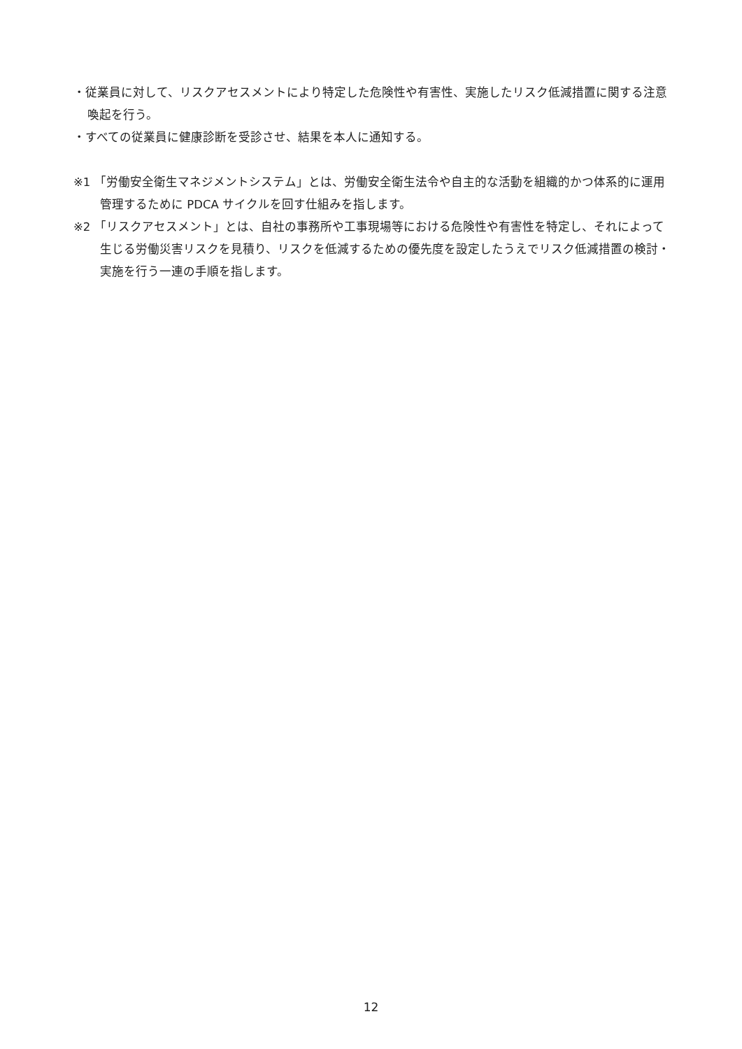・従業員に対して、リスクアセスメントにより特定した危険性や有害性、実施したリスク低減措置に関する注意喚起を行う。
・すべての従業員に健康診断を受診させ、結果を本人に通知する。
※1 「労働安全衛生マネジメントシステム」とは、労働安全衛生法令や自主的な活動を組織的かつ体系的に運用管理するために PDCA サイクルを回す仕組みを指します。
※2 「リスクアセスメント」とは、自社の事務所や工事現場等における危険性や有害性を特定し、それによって生じる労働災害リスクを見積り、リスクを低減するための優先度を設定したうえでリスク低減措置の検討・実施を行う一連の手順を指します。
12